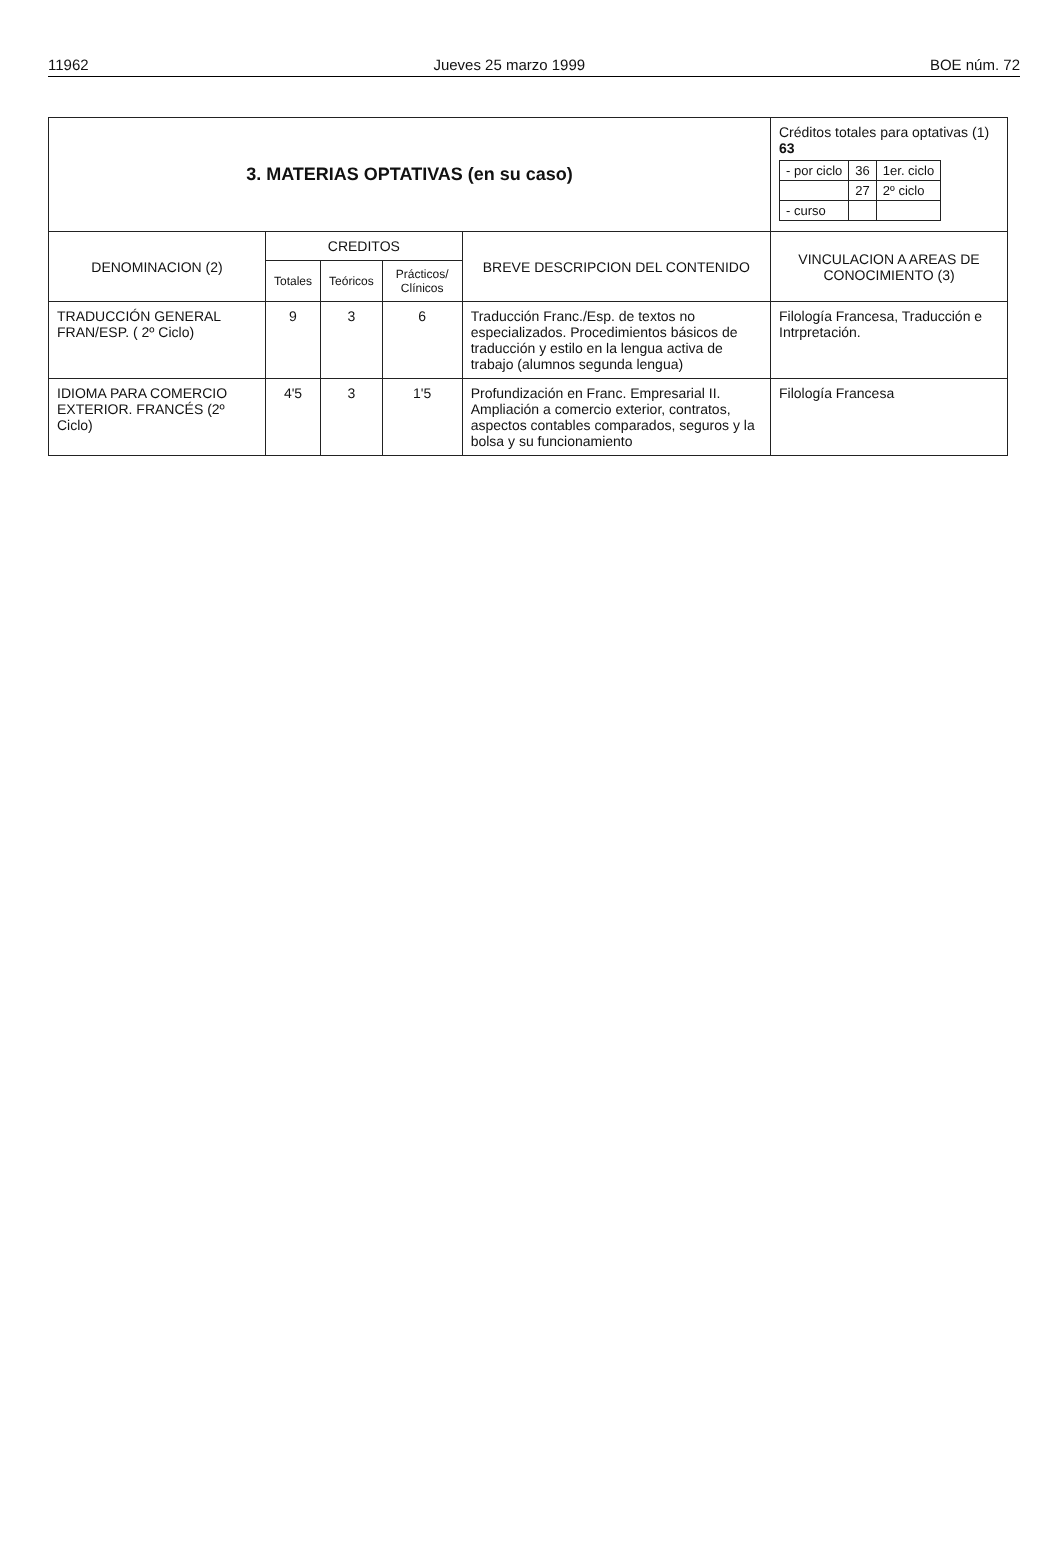11962 Jueves 25 marzo 1999 BOE núm. 72
| 3. MATERIAS OPTATIVAS (en su caso) | | | | | Créditos totales para optativas (1) 63 / - por ciclo / 36 / 1er. ciclo / / / 27 / 2º ciclo / / - curso / / / |
| DENOMINACION (2) | CREDITOS | | | BREVE DESCRIPCION DEL CONTENIDO | VINCULACION A AREAS DE CONOCIMIENTO (3) |
| | Totales | Teóricos | Prácticos/ Clínicos | | |
| TRADUCCIÓN GENERAL FRAN/ESP. ( 2º Ciclo) | 9 | 3 | 6 | Traducción Franc./Esp. de textos no especializados. Procedimientos básicos de traducción y estilo en la lengua activa de trabajo (alumnos segunda lengua) | Filología Francesa, Traducción e Intrpretación. |
| IDIOMA PARA COMERCIO EXTERIOR. FRANCÉS (2º Ciclo) | 4'5 | 3 | 1'5 | Profundización en Franc. Empresarial II. Ampliación a comercio exterior, contratos, aspectos contables comparados, seguros y la bolsa y su funcionamiento | Filología Francesa |